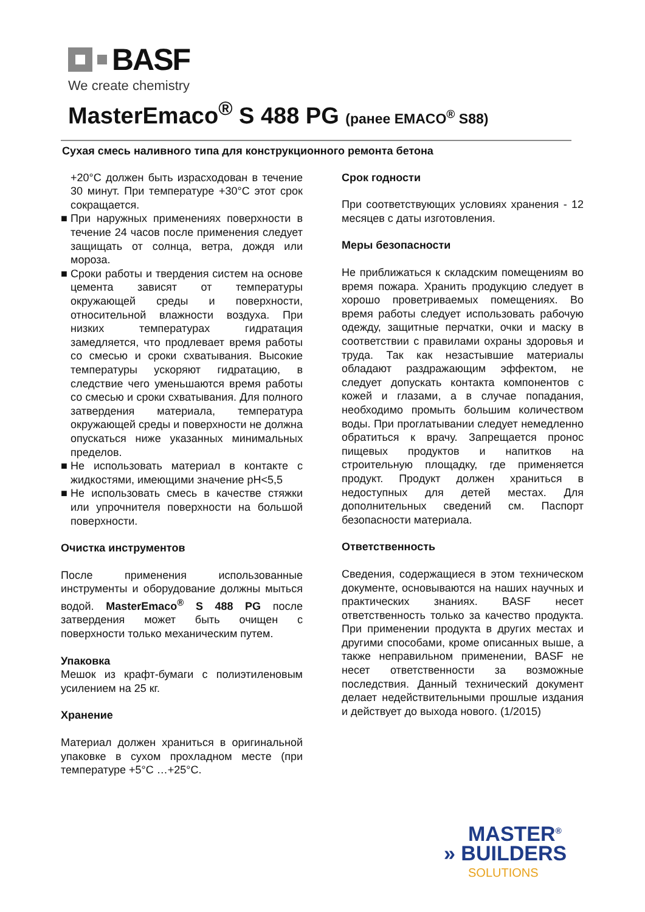BASF
We create chemistry
MasterEmaco<sup>®</sup> S 488 PG (ранее EMACO<sup>®</sup> S88)
Сухая смесь наливного типа для конструкционного ремонта бетона
+20°C должен быть израсходован в течение 30 минут. При температуре +30°C этот срок сокращается.
■ При наружных применениях поверхности в течение 24 часов после применения следует защищать от солнца, ветра, дождя или мороза.
■ Сроки работы и твердения систем на основе цемента зависят от температуры окружающей среды и поверхности, относительной влажности воздуха. При низких температурах гидратация замедляется, что продлевает время работы со смесью и сроки схватывания. Высокие температуры ускоряют гидратацию, в следствие чего уменьшаются время работы со смесью и сроки схватывания. Для полного затвердения материала, температура окружающей среды и поверхности не должна опускаться ниже указанных минимальных пределов.
■ Не использовать материал в контакте с жидкостями, имеющими значение pH<5,5
■ Не использовать смесь в качестве стяжки или упрочнителя поверхности на большой поверхности.
Очистка инструментов
После применения использованные инструменты и оборудование должны мыться водой. MasterEmaco<sup>®</sup> S 488 PG после затвердения может быть очищен с поверхности только механическим путем.
Упаковка
Мешок из крафт-бумаги с полиэтиленовым усилением на 25 кг.
Хранение
Материал должен храниться в оригинальной упаковке в сухом прохладном месте (при температуре +5°C …+25°C.
Срок годности
При соответствующих условиях хранения - 12 месяцев с даты изготовления.
Меры безопасности
Не приближаться к складским помещениям во время пожара. Хранить продукцию следует в хорошо проветриваемых помещениях. Во время работы следует использовать рабочую одежду, защитные перчатки, очки и маску в соответствии с правилами охраны здоровья и труда. Так как незастывшие материалы обладают раздражающим эффектом, не следует допускать контакта компонентов с кожей и глазами, а в случае попадания, необходимо промыть большим количеством воды. При проглатывании следует немедленно обратиться к врачу. Запрещается пронос пищевых продуктов и напитков на строительную площадку, где применяется продукт. Продукт должен храниться в недоступных для детей местах. Для дополнительных сведений см. Паспорт безопасности материала.
Ответственность
Сведения, содержащиеся в этом техническом документе, основываются на наших научных и практических знаниях. BASF несет ответственность только за качество продукта. При применении продукта в других местах и другими способами, кроме описанных выше, а также неправильном применении, BASF не несет ответственности за возможные последствия. Данный технический документ делает недействительными прошлые издания и действует до выхода нового. (1/2015)
MASTER<sup>®</sup>
» BUILDERS
SOLUTIONS